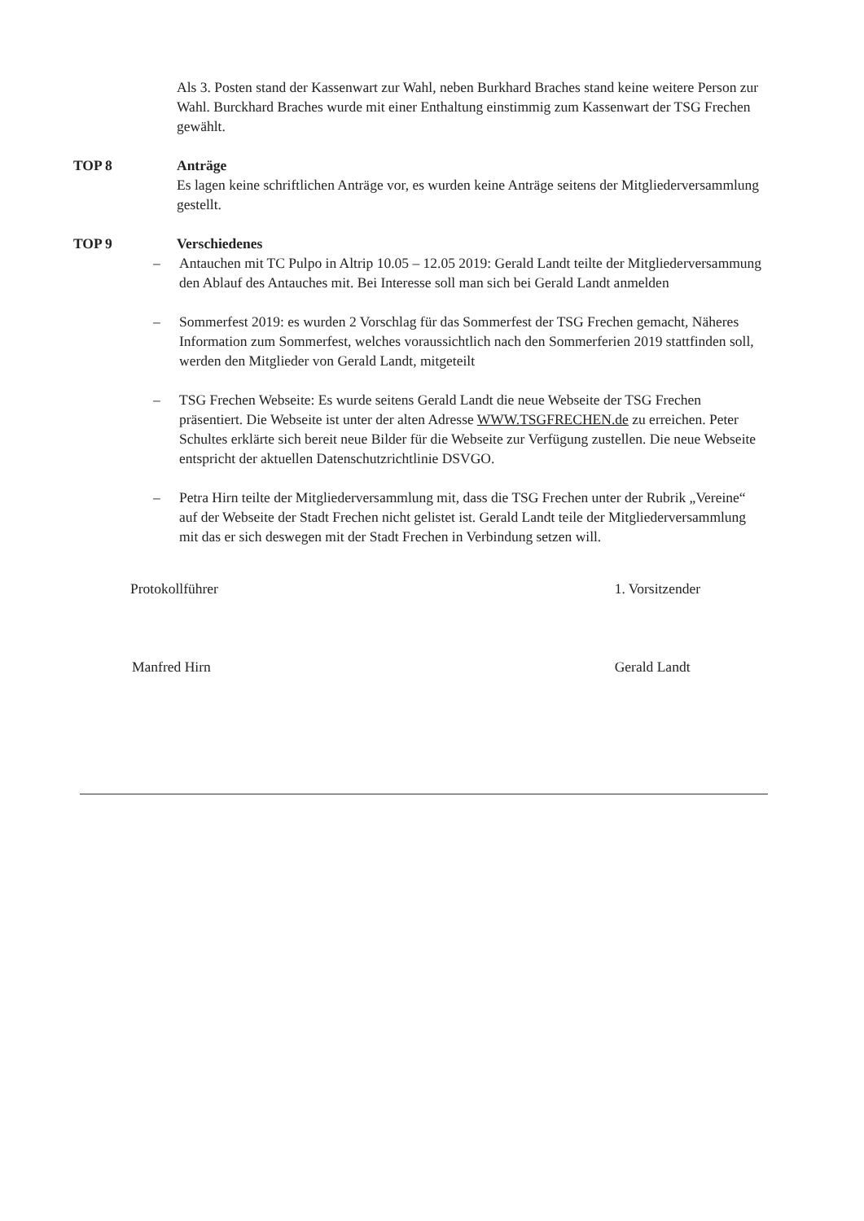Als 3. Posten stand der Kassenwart zur Wahl, neben Burkhard Braches stand keine weitere Person zur Wahl. Burckhard Braches wurde mit einer Enthaltung einstimmig zum Kassenwart der TSG Frechen gewählt.
TOP 8 Anträge
Es lagen keine schriftlichen Anträge vor, es wurden keine Anträge seitens der Mitgliederversammlung gestellt.
TOP 9 Verschiedenes
– Antauchen mit TC Pulpo in Altrip 10.05 – 12.05 2019: Gerald Landt teilte der Mitgliederversammung den Ablauf des Antauches mit. Bei Interesse soll man sich bei Gerald Landt anmelden
– Sommerfest 2019: es wurden 2 Vorschlag für das Sommerfest der TSG Frechen gemacht, Näheres Information zum Sommerfest, welches voraussichtlich nach den Sommerferien 2019 stattfinden soll, werden den Mitglieder von Gerald Landt, mitgeteilt
– TSG Frechen Webseite: Es wurde seitens Gerald Landt die neue Webseite der TSG Frechen präsentiert. Die Webseite ist unter der alten Adresse WWW.TSGFRECHEN.de zu erreichen. Peter Schultes erklärte sich bereit neue Bilder für die Webseite zur Verfügung zustellen. Die neue Webseite entspricht der aktuellen Datenschutzrichtlinie DSVGO.
– Petra Hirn teilte der Mitgliederversammlung mit, dass die TSG Frechen unter der Rubrik „Vereine“ auf der Webseite der Stadt Frechen nicht gelistet ist. Gerald Landt teile der Mitgliederversammlung mit das er sich deswegen mit der Stadt Frechen in Verbindung setzen will.
Protokollführer
Manfred Hirn
1. Vorsitzender
Gerald Landt